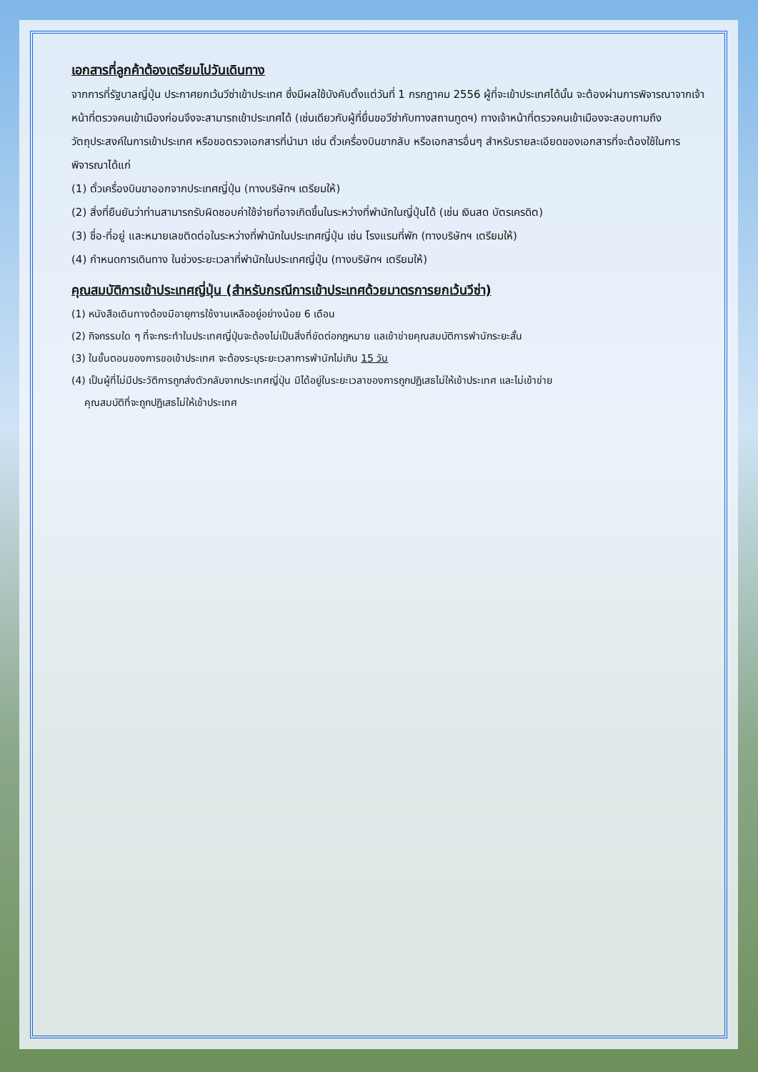เอกสารที่ลูกค้าต้องเตรียมไปวันเดินทาง
จากการที่รัฐบาลญี่ปุ่น ประกาศยกเว้นวีซ่าเข้าประเทศ ซึ่งมีผลใช้บังคับตั้งแต่วันที่ 1 กรกฎาคม 2556 ผู้ที่จะเข้าประเทศได้นั้น จะต้องผ่านการพิจารณาจากเจ้าหน้าที่ตรวจคนเข้าเมืองก่อนจึงจะสามารถเข้าประเทศได้ (เช่นเดียวกับผู้ที่ยื่นขอวีซ่ากับทางสถานทูตฯ) ทางเจ้าหน้าที่ตรวจคนเข้าเมืองจะสอบถามถึงวัตถุประสงค์ในการเข้าประเทศ หรือขอตรวจเอกสารที่นำมา เช่น ตั๋วเครื่องบินขากลับ หรือเอกสารอื่นๆ สำหรับรายละเอียดของเอกสารที่จะต้องใช้ในการพิจารณาได้แก่
(1) ตั๋วเครื่องบินขาออกจากประเทศญี่ปุ่น (ทางบริษัทฯ เตรียมให้)
(2) สิ่งที่ยืนยันว่าท่านสามารถรับผิดชอบค่าใช้จ่ายที่อาจเกิดขึ้นในระหว่างที่พำนักในญี่ปุ่นได้ (เช่น เงินสด บัตรเครดิต)
(3) ชื่อ-ที่อยู่ และหมายเลขติดต่อในระหว่างที่พำนักในประเทศญี่ปุ่น เช่น โรงแรมที่พัก (ทางบริษัทฯ เตรียมให้)
(4) กำหนดการเดินทาง ในช่วงระยะเวลาที่พำนักในประเทศญี่ปุ่น (ทางบริษัทฯ เตรียมให้)
คุณสมบัติการเข้าประเทศญี่ปุ่น (สำหรับกรณีการเข้าประเทศด้วยมาตรการยกเว้นวีซ่า)
(1) หนังสือเดินทางต้องมีอายุการใช้งานเหลืออยู่อย่างน้อย 6 เดือน
(2) กิจกรรมใด ๆ ที่จะกระทำในประเทศญี่ปุ่นจะต้องไม่เป็นสิ่งที่ขัดต่อกฎหมาย แลเข้าข่ายคุณสมบัติการพำนักระยะสั้น
(3) ในขั้นตอนของการขอเข้าประเทศ จะต้องระบุระยะเวลาการพำนักไม่เกิน 15 วัน
(4) เป็นผู้ที่ไม่มีประวัติการถูกส่งตัวกลับจากประเทศญี่ปุ่น มิได้อยู่ในระยะเวลาของการถูกปฏิเสธไม่ให้เข้าประเทศ และไม่เข้าข่าย
คุณสมบัติที่จะถูกปฏิเสธไม่ให้เข้าประเทศ